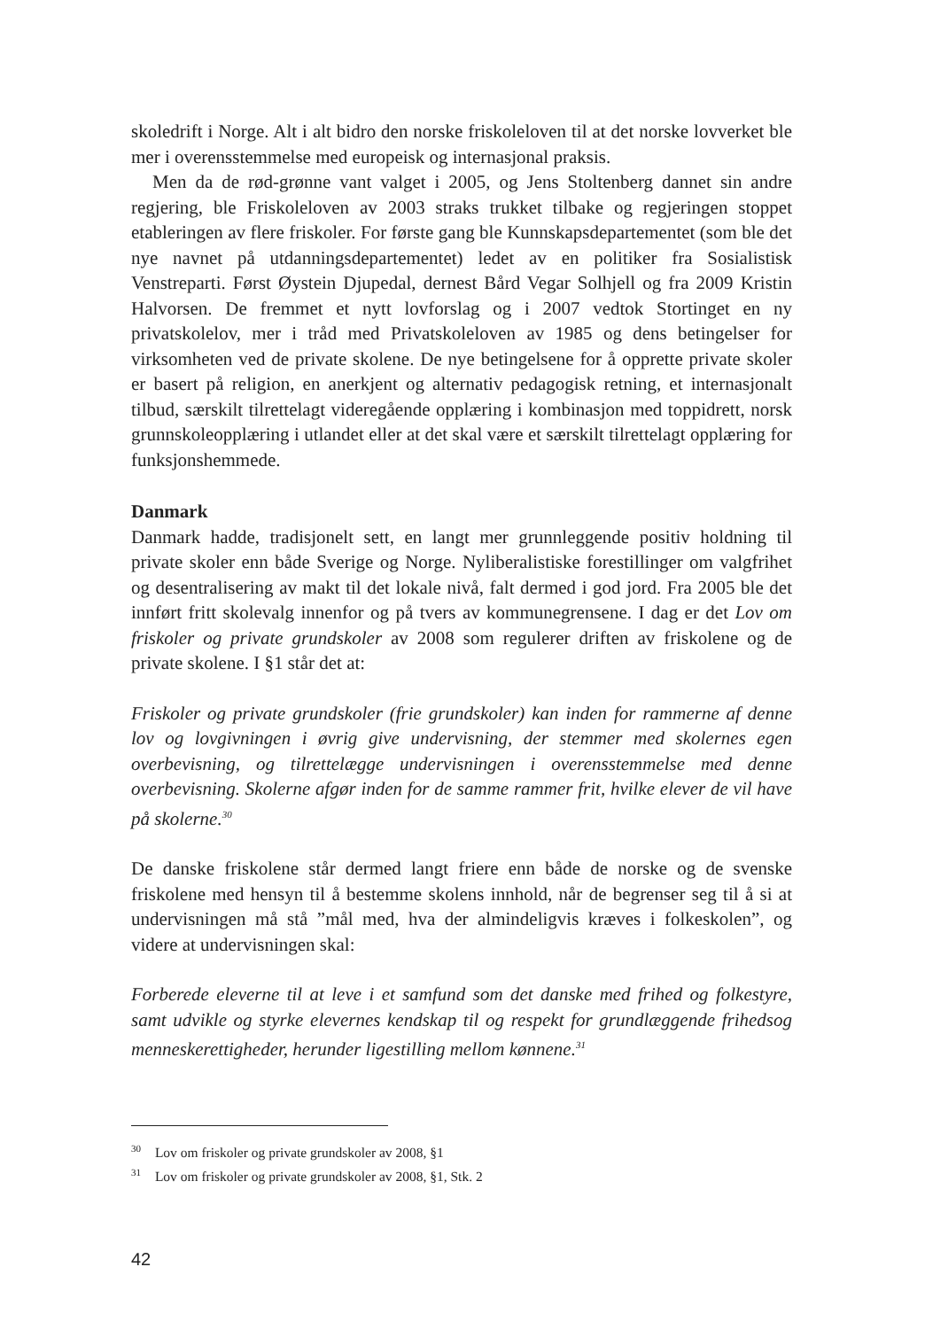skoledrift i Norge. Alt i alt bidro den norske friskoleloven til at det norske lovverket ble mer i overensstemmelse med europeisk og internasjonal praksis.
Men da de rød-grønne vant valget i 2005, og Jens Stoltenberg dannet sin andre regjering, ble Friskoleloven av 2003 straks trukket tilbake og regjeringen stoppet etableringen av flere friskoler. For første gang ble Kunnskapsdepartementet (som ble det nye navnet på utdanningsdepartementet) ledet av en politiker fra Sosialistisk Venstreparti. Først Øystein Djupedal, dernest Bård Vegar Solhjell og fra 2009 Kristin Halvorsen. De fremmet et nytt lovforslag og i 2007 vedtok Stortinget en ny privatskolelov, mer i tråd med Privatskoleloven av 1985 og dens betingelser for virksomheten ved de private skolene. De nye betingelsene for å opprette private skoler er basert på religion, en anerkjent og alternativ pedagogisk retning, et internasjonalt tilbud, særskilt tilrettelagt videregående opplæring i kombinasjon med toppidrett, norsk grunnskoleopplæring i utlandet eller at det skal være et særskilt tilrettelagt opplæring for funksjonshemmede.
Danmark
Danmark hadde, tradisjonelt sett, en langt mer grunnleggende positiv holdning til private skoler enn både Sverige og Norge. Nyliberalistiske forestillinger om valgfrihet og desentralisering av makt til det lokale nivå, falt dermed i god jord. Fra 2005 ble det innført fritt skolevalg innenfor og på tvers av kommunegrensene. I dag er det Lov om friskoler og private grundskoler av 2008 som regulerer driften av friskolene og de private skolene. I §1 står det at:
Friskoler og private grundskoler (frie grundskoler) kan inden for rammerne af denne lov og lovgivningen i øvrig give undervisning, der stemmer med skolernes egen overbevisning, og tilrettelægge undervisningen i overensstemmelse med denne overbevisning. Skolerne afgør inden for de samme rammer frit, hvilke elever de vil have på skolerne.<sup>30</sup>
De danske friskolene står dermed langt friere enn både de norske og de svenske friskolene med hensyn til å bestemme skolens innhold, når de begrenser seg til å si at undervisningen må stå ”mål med, hva der almindeligvis kræves i folkeskolen”, og videre at undervisningen skal:
Forberede eleverne til at leve i et samfund som det danske med frihed og folkestyre, samt udvikle og styrke elevernes kendskap til og respekt for grundlæggende frihedsog menneskerettigheder, herunder ligestilling mellom kønnene.<sup>31</sup>
<sup>30</sup> Lov om friskoler og private grundskoler av 2008, §1
<sup>31</sup> Lov om friskoler og private grundskoler av 2008, §1, Stk. 2
42